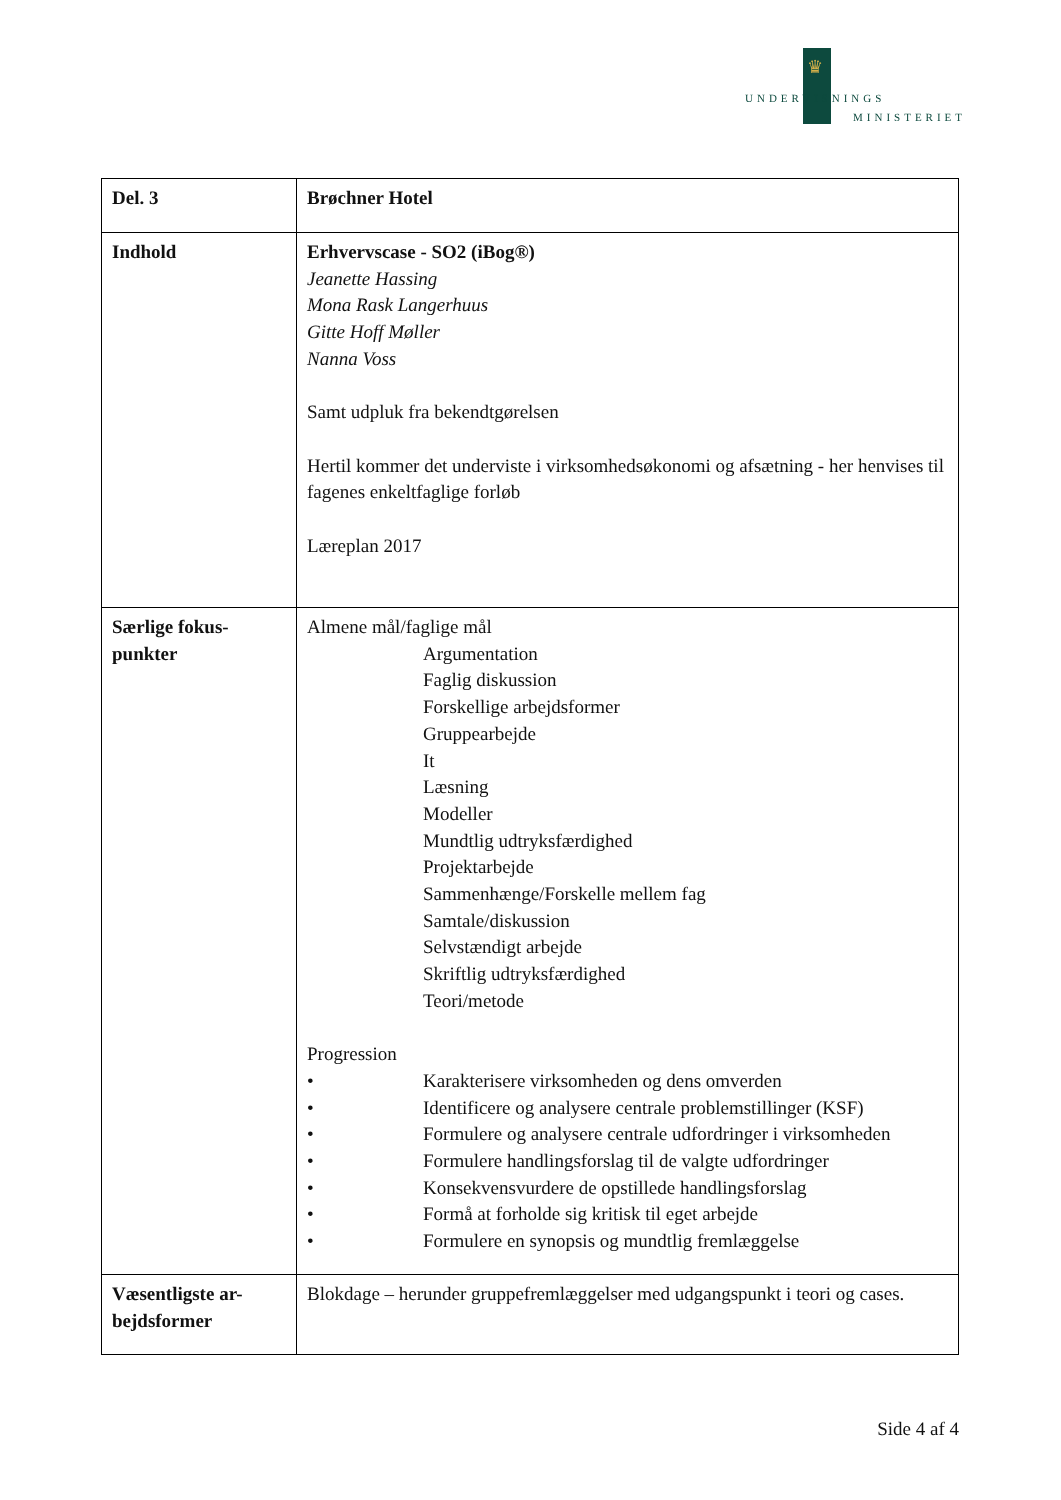♛
UNDERVISNINGS
MINISTERIET
| Del. 3 | Brøchner Hotel |
| Indhold | Erhvervscase - SO2 (iBog®) Jeanette Hassing Mona Rask Langerhuus Gitte Hoff Møller Nanna Voss Samt udpluk fra bekendtgørelsen Hertil kommer det underviste i virksomhedsøkonomi og afsætning - her henvises til fagenes enkeltfaglige forløb Læreplan 2017 |
| Særlige fokus- punkter | Almene mål/faglige mål Argumentation Faglig diskussion Forskellige arbejdsformer Gruppearbejde It Læsning Modeller Mundtlig udtryksfærdighed Projektarbejde Sammenhænge/Forskelle mellem fag Samtale/diskussion Selvstændigt arbejde Skriftlig udtryksfærdighed Teori/metode Progression • Karakterisere virksomheden og dens omverden • Identificere og analysere centrale problemstillinger (KSF) • Formulere og analysere centrale udfordringer i virksomheden • Formulere handlingsforslag til de valgte udfordringer • Konsekvensvurdere de opstillede handlingsforslag • Formå at forholde sig kritisk til eget arbejde • Formulere en synopsis og mundtlig fremlæggelse |
| Væsentligste ar- bejdsformer | Blokdage – herunder gruppefremlæggelser med udgangspunkt i teori og cases. |
Side 4 af 4